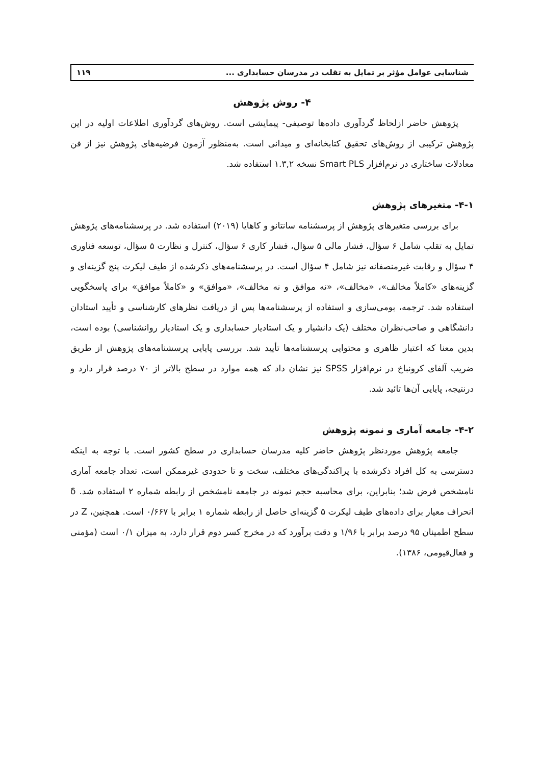شناسایی عوامل مؤثر بر تمایل به تقلب در مدرسان حسابداری ... ۱۱۹
۴- روش پژوهش
پژوهش حاضر ازلحاظ گردآوری داده‌ها توصیفی- پیمایشی است. روش‌های گردآوری اطلاعات اولیه در این پژوهش ترکیبی از روش‌های تحقیق کتابخانه‌ای و میدانی است. به‌منظور آزمون فرضیه‌های پژوهش نیز از فن معادلات ساختاری در نرم‌افزار Smart PLS نسخه ۱.۳,۲ استفاده شد.
۴-۱- متغیرهای پژوهش
برای بررسی متغیرهای پژوهش از پرسشنامه سانتانو و کاهایا (۲۰۱۹) استفاده شد. در پرسشنامه‌های پژوهش تمایل به تقلب شامل ۶ سؤال، فشار مالی ۵ سؤال، فشار کاری ۶ سؤال، کنترل و نظارت ۵ سؤال، توسعه فناوری ۴ سؤال و رقابت غیرمنصفانه نیز شامل ۴ سؤال است. در پرسشنامه‌های ذکرشده از طیف لیکرت پنج گزینه‌ای و گزینه‌های «کاملاً مخالف»، «مخالف»، «نه موافق و نه مخالف»، «موافق» و «کاملاً موافق» برای پاسخگویی استفاده شد. ترجمه، بومی‌سازی و استفاده از پرسشنامه‌ها پس از دریافت نظرهای کارشناسی و تأیید استادان دانشگاهی و صاحب‌نظران مختلف (یک دانشیار و یک استادیار حسابداری و یک استادیار روانشناسی) بوده است، بدین معنا که اعتبار ظاهری و محتوایی پرسشنامه‌ها تأیید شد. بررسی پایایی پرسشنامه‌های پژوهش از طریق ضریب آلفای کرونباخ در نرم‌افزار SPSS نیز نشان داد که همه موارد در سطح بالاتر از ۷۰ درصد قرار دارد و درنتیجه، پایایی آن‌ها تائید شد.
۴-۲- جامعه آماری و نمونه پژوهش
جامعه پژوهش موردنظر پژوهش حاضر کلیه مدرسان حسابداری در سطح کشور است. با توجه به اینکه دسترسی به کل افراد ذکرشده با پراکندگی‌های مختلف، سخت و تا حدودی غیرممکن است، تعداد جامعه آماری نامشخص فرض شد؛ بنابراین، برای محاسبه حجم نمونه در جامعه نامشخص از رابطه شماره ۲ استفاده شد. δ انحراف معیار برای داده‌های طیف لیکرت ۵ گزینه‌ای حاصل از رابطه شماره ۱ برابر با ۰/۶۶۷ است. همچنین، Z در سطح اطمینان ۹۵ درصد برابر با ۱/۹۶ و دقت برآورد که در مخرج کسر دوم قرار دارد، به میزان ۰/۱ است (مؤمنی و فعال‌قیومی، ۱۳۸۶).